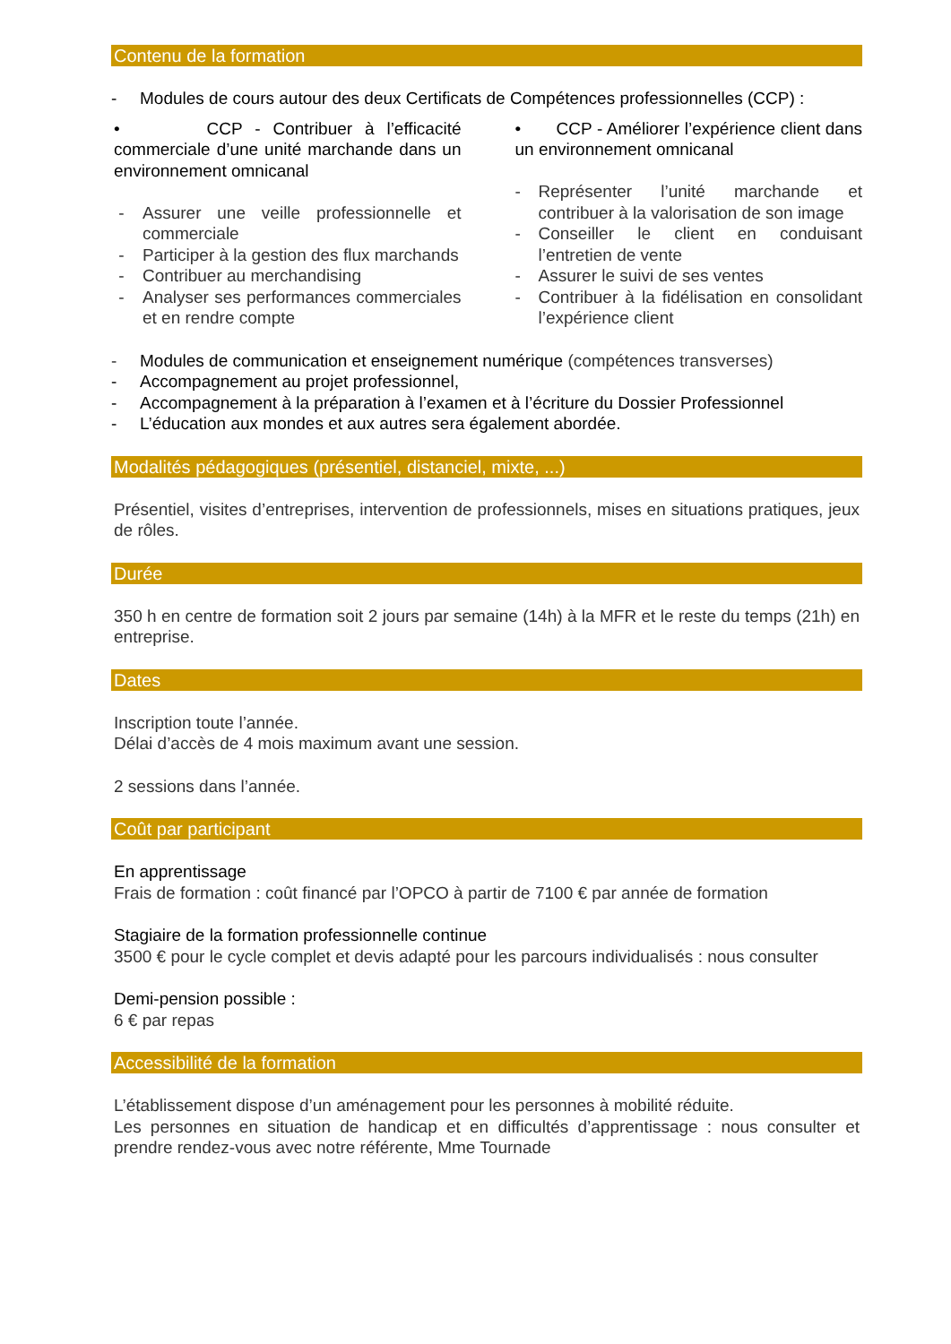Contenu de la formation
- Modules de cours autour des deux Certificats de Compétences professionnelles (CCP) :
• CCP - Contribuer à l’efficacité commerciale d’une unité marchande dans un environnement omnicanal
- Assurer une veille professionnelle et commerciale
- Participer à la gestion des flux marchands
- Contribuer au merchandising
- Analyser ses performances commerciales et en rendre compte
• CCP - Améliorer l’expérience client dans un environnement omnicanal
- Représenter l’unité marchande et contribuer à la valorisation de son image
- Conseiller le client en conduisant l’entretien de vente
- Assurer le suivi de ses ventes
- Contribuer à la fidélisation en consolidant l’expérience client
- Modules de communication et enseignement numérique (compétences transverses)
- Accompagnement au projet professionnel,
- Accompagnement à la préparation à l’examen et à l’écriture du Dossier Professionnel
- L’éducation aux mondes et aux autres sera également abordée.
Modalités pédagogiques (présentiel, distanciel, mixte, ...)
Présentiel, visites d’entreprises, intervention de professionnels, mises en situations pratiques, jeux de rôles.
Durée
350 h en centre de formation soit 2 jours par semaine (14h) à la MFR et le reste du temps (21h) en entreprise.
Dates
Inscription toute l’année.
Délai d’accès de 4 mois maximum avant une session.
2 sessions dans l’année.
Coût par participant
En apprentissage
Frais de formation : coût financé par l’OPCO à partir de 7100 € par année de formation
Stagiaire de la formation professionnelle continue
3500 € pour le cycle complet et devis adapté pour les parcours individualisés : nous consulter
Demi-pension possible :
6 € par repas
Accessibilité de la formation
L’établissement dispose d’un aménagement pour les personnes à mobilité réduite.
Les personnes en situation de handicap et en difficultés d’apprentissage : nous consulter et prendre rendez-vous avec notre référente, Mme Tournade